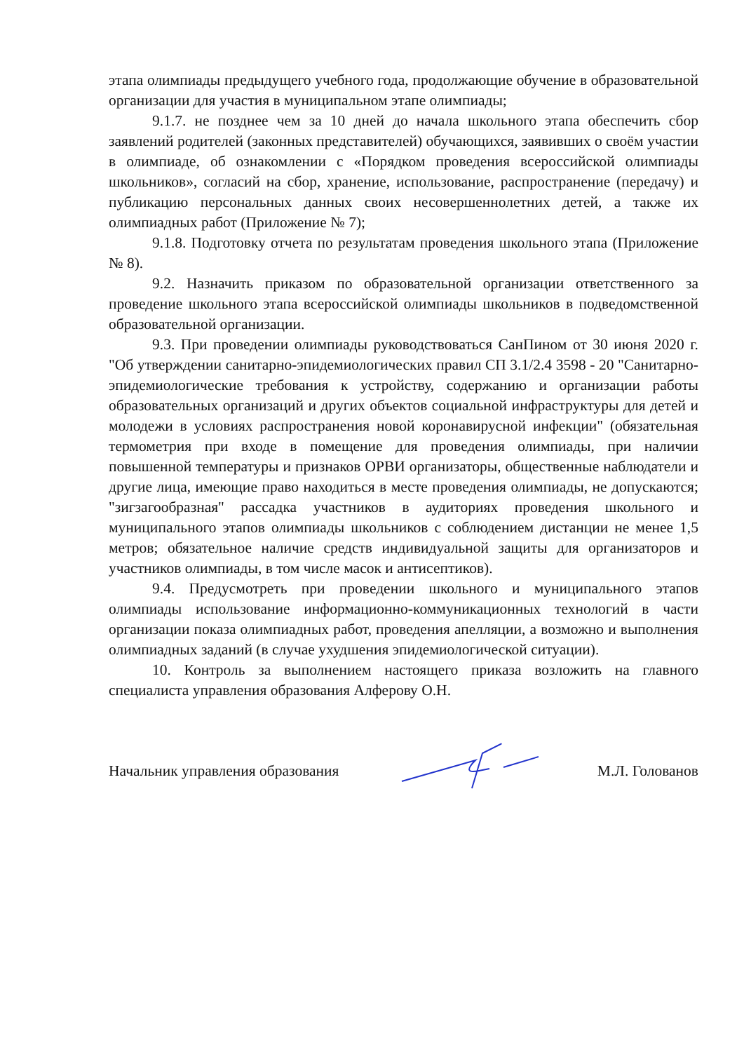этапа олимпиады предыдущего учебного года, продолжающие обучение в образовательной организации для участия в муниципальном этапе олимпиады;
9.1.7. не позднее чем за 10 дней до начала школьного этапа обеспечить сбор заявлений родителей (законных представителей) обучающихся, заявивших о своём участии в олимпиаде, об ознакомлении с «Порядком проведения всероссийской олимпиады школьников», согласий на сбор, хранение, использование, распространение (передачу) и публикацию персональных данных своих несовершеннолетних детей, а также их олимпиадных работ (Приложение № 7);
9.1.8. Подготовку отчета по результатам проведения школьного этапа (Приложение № 8).
9.2. Назначить приказом по образовательной организации ответственного за проведение школьного этапа всероссийской олимпиады школьников в подведомственной образовательной организации.
9.3. При проведении олимпиады руководствоваться СанПином от 30 июня 2020 г. "Об утверждении санитарно-эпидемиологических правил СП 3.1/2.4 3598 - 20 "Санитарно-эпидемиологические требования к устройству, содержанию и организации работы образовательных организаций и других объектов социальной инфраструктуры для детей и молодежи в условиях распространения новой коронавирусной инфекции" (обязательная термометрия при входе в помещение для проведения олимпиады, при наличии повышенной температуры и признаков ОРВИ организаторы, общественные наблюдатели и другие лица, имеющие право находиться в месте проведения олимпиады, не допускаются; "зигзагообразная" рассадка участников в аудиториях проведения школьного и муниципального этапов олимпиады школьников с соблюдением дистанции не менее 1,5 метров; обязательное наличие средств индивидуальной защиты для организаторов и участников олимпиады, в том числе масок и антисептиков).
9.4. Предусмотреть при проведении школьного и муниципального этапов олимпиады использование информационно-коммуникационных технологий в части организации показа олимпиадных работ, проведения апелляции, а возможно и выполнения олимпиадных заданий (в случае ухудшения эпидемиологической ситуации).
10. Контроль за выполнением настоящего приказа возложить на главного специалиста управления образования Алферову О.Н.
Начальник управления образования М.Л. Голованов